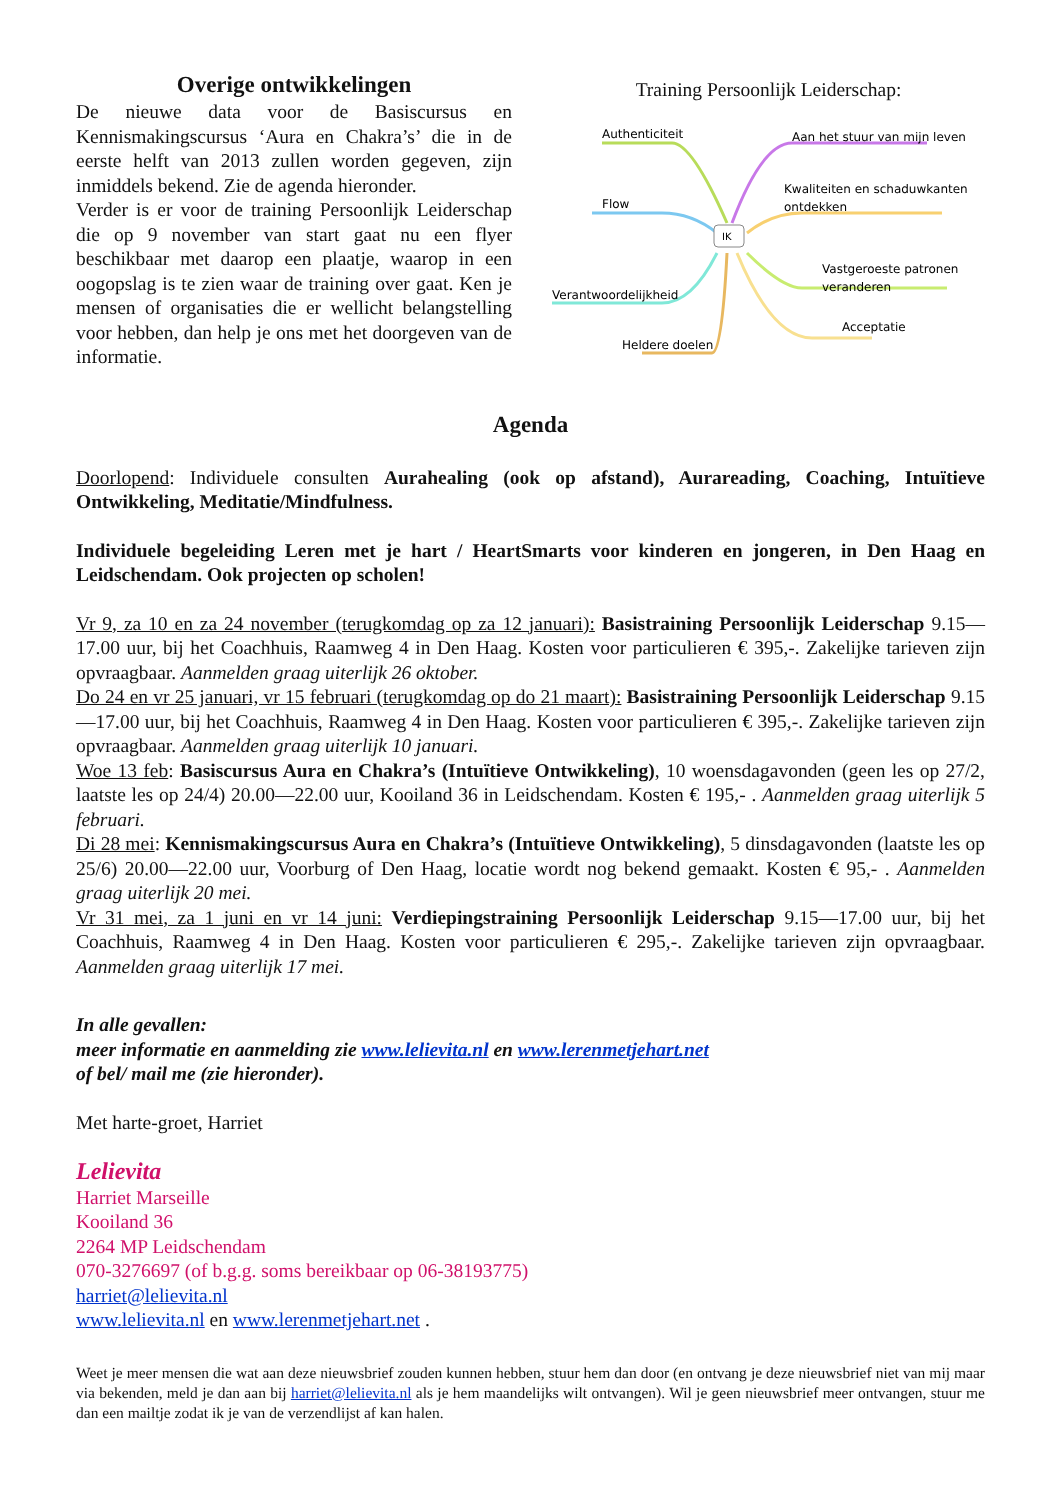Overige ontwikkelingen
De nieuwe data voor de Basiscursus en Kennismakingscursus ‘Aura en Chakra’s’ die in de eerste helft van 2013 zullen worden gegeven, zijn inmiddels bekend. Zie de agenda hieronder.
Verder is er voor de training Persoonlijk Leiderschap die op 9 november van start gaat nu een flyer beschikbaar met daarop een plaatje, waarop in een oogopslag is te zien waar de training over gaat. Ken je mensen of organisaties die er wellicht belangstelling voor hebben, dan help je ons met het doorgeven van de informatie.
Training Persoonlijk Leiderschap:
IK
Authenticiteit
Aan het stuur van mijn leven
Flow
Kwaliteiten en schaduwkanten
ontdekken
Vastgeroeste patronen
veranderen
Verantwoordelijkheid
Acceptatie
Heldere doelen
Agenda
Doorlopend: Individuele consulten Aurahealing (ook op afstand), Aurareading, Coaching, Intuïtieve Ontwikkeling, Meditatie/Mindfulness.
Individuele begeleiding Leren met je hart / HeartSmarts voor kinderen en jongeren, in Den Haag en Leidschendam. Ook projecten op scholen!
Vr 9, za 10 en za 24 november (terugkomdag op za 12 januari): Basistraining Persoonlijk Leiderschap 9.15—17.00 uur, bij het Coachhuis, Raamweg 4 in Den Haag. Kosten voor particulieren € 395,-. Zakelijke tarieven zijn opvraagbaar. Aanmelden graag uiterlijk 26 oktober.
Do 24 en vr 25 januari, vr 15 februari (terugkomdag op do 21 maart): Basistraining Persoonlijk Leiderschap 9.15—17.00 uur, bij het Coachhuis, Raamweg 4 in Den Haag. Kosten voor particulieren € 395,-. Zakelijke tarieven zijn opvraagbaar. Aanmelden graag uiterlijk 10 januari.
Woe 13 feb: Basiscursus Aura en Chakra’s (Intuïtieve Ontwikkeling), 10 woensdagavonden (geen les op 27/2, laatste les op 24/4) 20.00—22.00 uur, Kooiland 36 in Leidschendam. Kosten € 195,- . Aanmelden graag uiterlijk 5 februari.
Di 28 mei: Kennismakingscursus Aura en Chakra’s (Intuïtieve Ontwikkeling), 5 dinsdagavonden (laatste les op 25/6) 20.00—22.00 uur, Voorburg of Den Haag, locatie wordt nog bekend gemaakt. Kosten € 95,- . Aanmelden graag uiterlijk 20 mei.
Vr 31 mei, za 1 juni en vr 14 juni: Verdiepingstraining Persoonlijk Leiderschap 9.15—17.00 uur, bij het Coachhuis, Raamweg 4 in Den Haag. Kosten voor particulieren € 295,-. Zakelijke tarieven zijn opvraagbaar. Aanmelden graag uiterlijk 17 mei.
In alle gevallen:
meer informatie en aanmelding zie www.lelievita.nl en www.lerenmetjehart.net
of bel/ mail me (zie hieronder).
Met harte-groet, Harriet
Lelievita
Harriet Marseille
Kooiland 36
2264 MP Leidschendam
070-3276697 (of b.g.g. soms bereikbaar op 06-38193775)
harriet@lelievita.nl
www.lelievita.nl en www.lerenmetjehart.net .
Weet je meer mensen die wat aan deze nieuwsbrief zouden kunnen hebben, stuur hem dan door (en ontvang je deze nieuwsbrief niet van mij maar via bekenden, meld je dan aan bij harriet@lelievita.nl als je hem maandelijks wilt ontvangen). Wil je geen nieuwsbrief meer ontvangen, stuur me dan een mailtje zodat ik je van de verzendlijst af kan halen.